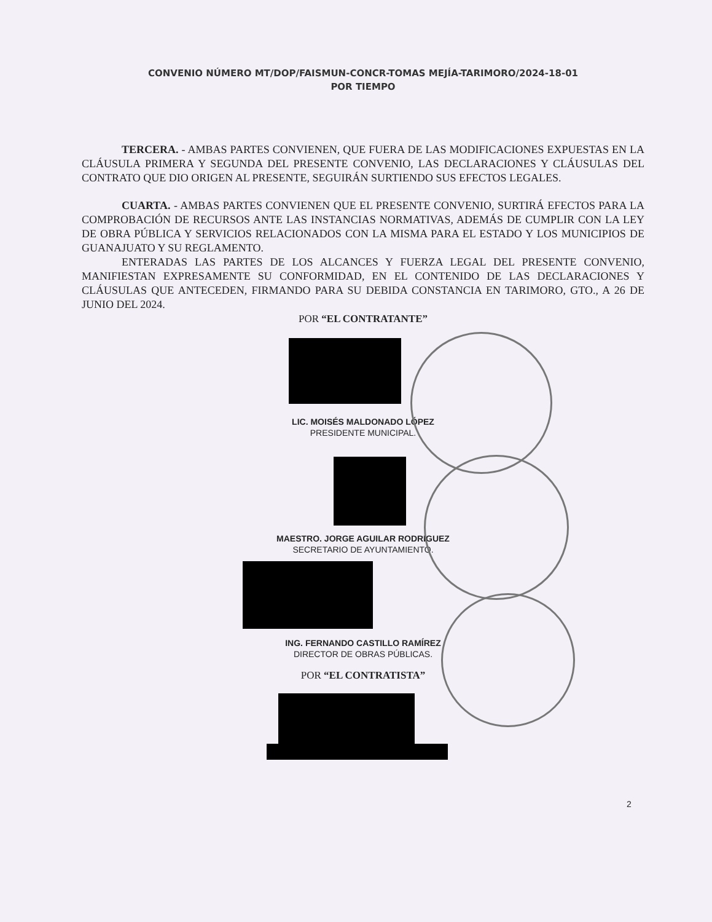CONVENIO NÚMERO MT/DOP/FAISMUN-CONCR-TOMAS MEJÍA-TARIMORO/2024-18-01
POR TIEMPO
TERCERA. - AMBAS PARTES CONVIENEN, QUE FUERA DE LAS MODIFICACIONES EXPUESTAS EN LA CLÁUSULA PRIMERA Y SEGUNDA DEL PRESENTE CONVENIO, LAS DECLARACIONES Y CLÁUSULAS DEL CONTRATO QUE DIO ORIGEN AL PRESENTE, SEGUIRÁN SURTIENDO SUS EFECTOS LEGALES.
CUARTA. - AMBAS PARTES CONVIENEN QUE EL PRESENTE CONVENIO, SURTIRÁ EFECTOS PARA LA COMPROBACIÓN DE RECURSOS ANTE LAS INSTANCIAS NORMATIVAS, ADEMÁS DE CUMPLIR CON LA LEY DE OBRA PÚBLICA Y SERVICIOS RELACIONADOS CON LA MISMA PARA EL ESTADO Y LOS MUNICIPIOS DE GUANAJUATO Y SU REGLAMENTO.
ENTERADAS LAS PARTES DE LOS ALCANCES Y FUERZA LEGAL DEL PRESENTE CONVENIO, MANIFIESTAN EXPRESAMENTE SU CONFORMIDAD, EN EL CONTENIDO DE LAS DECLARACIONES Y CLÁUSULAS QUE ANTECEDEN, FIRMANDO PARA SU DEBIDA CONSTANCIA EN TARIMORO, GTO., A 26 DE JUNIO DEL 2024.
POR “EL CONTRATANTE”
LIC. MOISÉS MALDONADO LÓPEZ
PRESIDENTE MUNICIPAL.
MAESTRO. JORGE AGUILAR RODRIGUEZ
SECRETARIO DE AYUNTAMIENTO.
ING. FERNANDO CASTILLO RAMÍREZ
DIRECTOR DE OBRAS PÚBLICAS.
POR “EL CONTRATISTA”
2